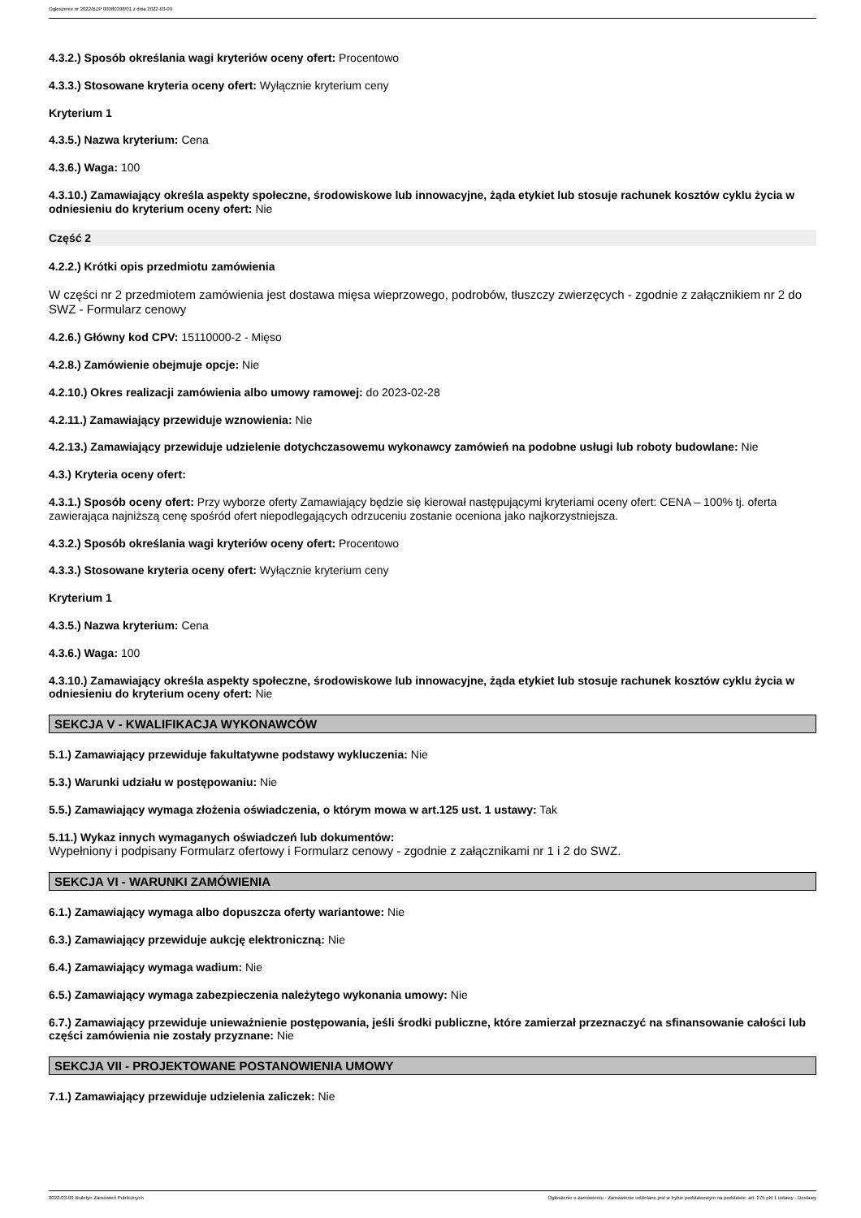Ogłoszenie nr 2022/BZP 00080398/01 z dnia 2022-03-09
4.3.2.) Sposób określania wagi kryteriów oceny ofert: Procentowo
4.3.3.) Stosowane kryteria oceny ofert: Wyłącznie kryterium ceny
Kryterium 1
4.3.5.) Nazwa kryterium: Cena
4.3.6.) Waga: 100
4.3.10.) Zamawiający określa aspekty społeczne, środowiskowe lub innowacyjne, żąda etykiet lub stosuje rachunek kosztów cyklu życia w odniesieniu do kryterium oceny ofert: Nie
Część 2
4.2.2.) Krótki opis przedmiotu zamówienia
W części nr 2 przedmiotem zamówienia jest dostawa mięsa wieprzowego, podrobów, tłuszczy zwierzęcych - zgodnie z załącznikiem nr 2 do SWZ - Formularz cenowy
4.2.6.) Główny kod CPV: 15110000-2 - Mięso
4.2.8.) Zamówienie obejmuje opcje: Nie
4.2.10.) Okres realizacji zamówienia albo umowy ramowej: do 2023-02-28
4.2.11.) Zamawiający przewiduje wznowienia: Nie
4.2.13.) Zamawiający przewiduje udzielenie dotychczasowemu wykonawcy zamówień na podobne usługi lub roboty budowlane: Nie
4.3.) Kryteria oceny ofert:
4.3.1.) Sposób oceny ofert: Przy wyborze oferty Zamawiający będzie się kierował następującymi kryteriami oceny ofert: CENA – 100% tj. oferta zawierająca najniższą cenę spośród ofert niepodlegających odrzuceniu zostanie oceniona jako najkorzystniejsza.
4.3.2.) Sposób określania wagi kryteriów oceny ofert: Procentowo
4.3.3.) Stosowane kryteria oceny ofert: Wyłącznie kryterium ceny
Kryterium 1
4.3.5.) Nazwa kryterium: Cena
4.3.6.) Waga: 100
4.3.10.) Zamawiający określa aspekty społeczne, środowiskowe lub innowacyjne, żąda etykiet lub stosuje rachunek kosztów cyklu życia w odniesieniu do kryterium oceny ofert: Nie
SEKCJA V - KWALIFIKACJA WYKONAWCÓW
5.1.) Zamawiający przewiduje fakultatywne podstawy wykluczenia: Nie
5.3.) Warunki udziału w postępowaniu: Nie
5.5.) Zamawiający wymaga złożenia oświadczenia, o którym mowa w art.125 ust. 1 ustawy: Tak
5.11.) Wykaz innych wymaganych oświadczeń lub dokumentów:
Wypełniony i podpisany Formularz ofertowy i Formularz cenowy - zgodnie z załącznikami nr 1 i 2 do SWZ.
SEKCJA VI - WARUNKI ZAMÓWIENIA
6.1.) Zamawiający wymaga albo dopuszcza oferty wariantowe: Nie
6.3.) Zamawiający przewiduje aukcję elektroniczną: Nie
6.4.) Zamawiający wymaga wadium: Nie
6.5.) Zamawiający wymaga zabezpieczenia należytego wykonania umowy: Nie
6.7.) Zamawiający przewiduje unieważnienie postępowania, jeśli środki publiczne, które zamierzał przeznaczyć na sfinansowanie całości lub części zamówienia nie zostały przyznane: Nie
SEKCJA VII - PROJEKTOWANE POSTANOWIENIA UMOWY
7.1.) Zamawiający przewiduje udzielenia zaliczek: Nie
2022-03-09 Biuletyn Zamówień Publicznych Ogłoszenie o zamówieniu - Zamówienie udzielane jest w trybie podstawowym na podstawie: art. 275 pkt 1 ustawy - Dostawy